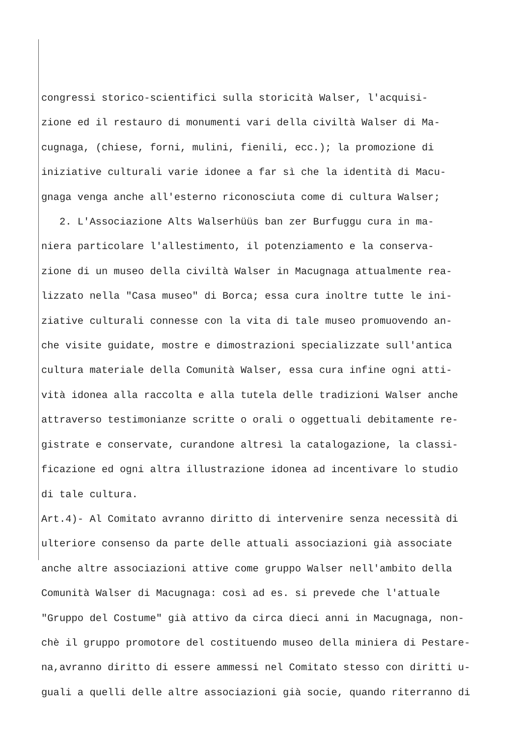congressi storico-scientifici sulla storicità Walser, l'acquisi- zione ed il restauro di monumenti vari della civiltà Walser di Ma- cugnaga, (chiese, forni, mulini, fienili, ecc.); la promozione di iniziative culturali varie idonee a far sì che la identità di Macu- gnaga venga anche all'esterno riconosciuta come di cultura Walser; 2. L'Associazione Alts Walserhüüs ban zer Burfuggu cura in ma- niera particolare l'allestimento, il potenziamento e la conserva- zione di un museo della civiltà Walser in Macugnaga attualmente rea- lizzato nella "Casa museo" di Borca; essa cura inoltre tutte le ini- ziative culturali connesse con la vita di tale museo promuovendo an- che visite guidate, mostre e dimostrazioni specializzate sull'antica cultura materiale della Comunità Walser, essa cura infine ogni atti- vità idonea alla raccolta e alla tutela delle tradizioni Walser anche attraverso testimonianze scritte o orali o oggettuali debitamente re- gistrate e conservate, curandone altresì la catalogazione, la classi- ficazione ed ogni altra illustrazione idonea ad incentivare lo studio di tale cultura. Art.4)- Al Comitato avranno diritto di intervenire senza necessità di ulteriore consenso da parte delle attuali associazioni già associate anche altre associazioni attive come gruppo Walser nell'ambito della Comunità Walser di Macugnaga: così ad es. si prevede che l'attuale "Gruppo del Costume" già attivo da circa dieci anni in Macugnaga, non- chè il gruppo promotore del costituendo museo della miniera di Pestare- na,avranno diritto di essere ammessi nel Comitato stesso con diritti u- guali a quelli delle altre associazioni già socie, quando riterranno di